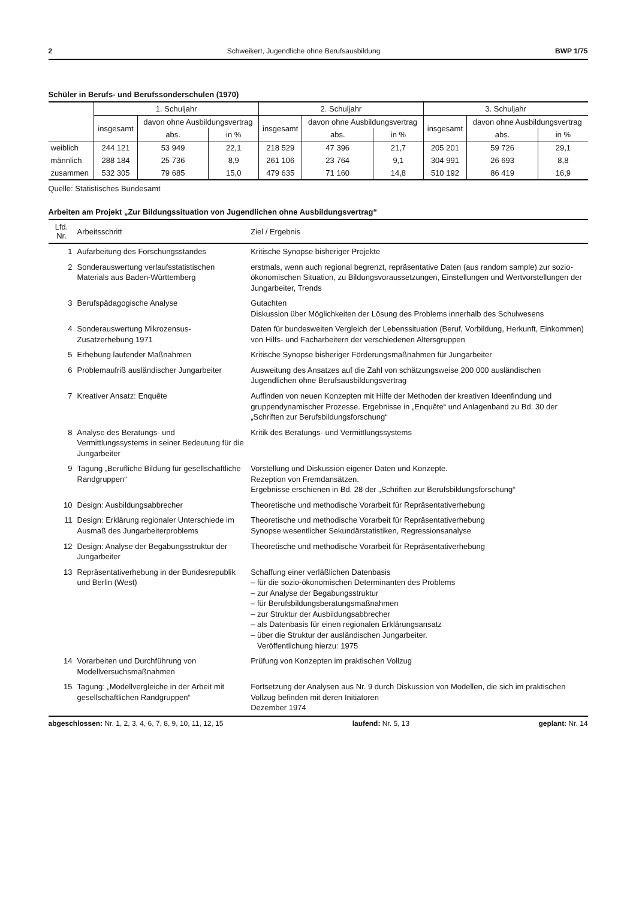2 Schweikert, Jugendliche ohne Berufsausbildung BWP 1/75
Schüler in Berufs- und Berufssonderschulen (1970)
| | 1. Schuljahr | | | 2. Schuljahr | | | 3. Schuljahr | | |
| --- | --- | --- | --- | --- | --- | --- | --- | --- | --- |
| | insgesamt | davon ohne Ausbildungsvertrag | | insgesamt | davon ohne Ausbildungsvertrag | | insgesamt | davon ohne Ausbildungsvertrag | |
| | | abs. | in % | | abs. | in % | | abs. | in % |
| weiblich | 244 121 | 53 949 | 22,1 | 218 529 | 47 396 | 21,7 | 205 201 | 59 726 | 29,1 |
| männlich | 288 184 | 25 736 | 8,9 | 261 106 | 23 764 | 9,1 | 304 991 | 26 693 | 8,8 |
| zusammen | 532 305 | 79 685 | 15,0 | 479 635 | 71 160 | 14,8 | 510 192 | 86 419 | 16,9 |
Quelle: Statistisches Bundesamt
Arbeiten am Projekt „Zur Bildungssituation von Jugendlichen ohne Ausbildungsvertrag“
| Lfd. Nr. | Arbeitsschritt | Ziel / Ergebnis |
| --- | --- | --- |
| 1 | Aufarbeitung des Forschungsstandes | Kritische Synopse bisheriger Projekte |
| 2 | Sonderauswertung verlaufsstatistischen Materials aus Baden-Württemberg | erstmals, wenn auch regional begrenzt, repräsentative Daten (aus random sample) zur sozio-ökonomischen Situation, zu Bildungsvoraussetzungen, Einstellungen und Wertvorstellungen der Jungarbeiter, Trends |
| 3 | Berufspädagogische Analyse | Gutachten Diskussion über Möglichkeiten der Lösung des Problems innerhalb des Schulwesens |
| 4 | Sonderauswertung Mikrozensus-Zusatzerhebung 1971 | Daten für bundesweiten Vergleich der Lebenssituation (Beruf, Vorbildung, Herkunft, Einkommen) von Hilfs- und Facharbeitern der verschiedenen Altersgruppen |
| 5 | Erhebung laufender Maßnahmen | Kritische Synopse bisheriger Förderungsmaßnahmen für Jungarbeiter |
| 6 | Problemaufriß ausländischer Jungarbeiter | Ausweitung des Ansatzes auf die Zahl von schätzungsweise 200 000 ausländischen Jugendlichen ohne Berufsausbildungsvertrag |
| 7 | Kreativer Ansatz: Enquête | Auffinden von neuen Konzepten mit Hilfe der Methoden der kreativen Ideenfindung und gruppendynamischer Prozesse. Ergebnisse in „Enquête“ und Anlagenband zu Bd. 30 der „Schriften zur Berufsbildungsforschung“ |
| 8 | Analyse des Beratungs- und Vermittlungssystems in seiner Bedeutung für die Jungarbeiter | Kritik des Beratungs- und Vermittlungssystems |
| 9 | Tagung „Berufliche Bildung für gesellschaftliche Randgruppen“ | Vorstellung und Diskussion eigener Daten und Konzepte. Rezeption von Fremdansätzen. Ergebnisse erschienen in Bd. 28 der „Schriften zur Berufsbildungsforschung“ |
| 10 | Design: Ausbildungsabbrecher | Theoretische und methodische Vorarbeit für Repräsentativerhebung |
| 11 | Design: Erklärung regionaler Unterschiede im Ausmaß des Jungarbeiterproblems | Theoretische und methodische Vorarbeit für Repräsentativerhebung Synopse wesentlicher Sekundärstatistiken, Regressionsanalyse |
| 12 | Design: Analyse der Begabungsstruktur der Jungarbeiter | Theoretische und methodische Vorarbeit für Repräsentativerhebung |
| 13 | Repräsentativerhebung in der Bundesrepublik und Berlin (West) | Schaffung einer verläßlichen Datenbasis – für die sozio-ökonomischen Determinanten des Problems – zur Analyse der Begabungsstruktur – für Berufsbildungsberatungsmaßnahmen – zur Struktur der Ausbildungsabbrecher – als Datenbasis für einen regionalen Erklärungsansatz – über die Struktur der ausländischen Jungarbeiter. Veröffentlichung hierzu: 1975 |
| 14 | Vorarbeiten und Durchführung von Modellversuchsmaßnahmen | Prüfung von Konzepten im praktischen Vollzug |
| 15 | Tagung: „Modellvergleiche in der Arbeit mit gesellschaftlichen Randgruppen“ | Fortsetzung der Analysen aus Nr. 9 durch Diskussion von Modellen, die sich im praktischen Vollzug befinden mit deren Initiatoren Dezember 1974 |
abgeschlossen: Nr. 1, 2, 3, 4, 6, 7, 8, 9, 10, 11, 12, 15 laufend: Nr. 5, 13 geplant: Nr. 14